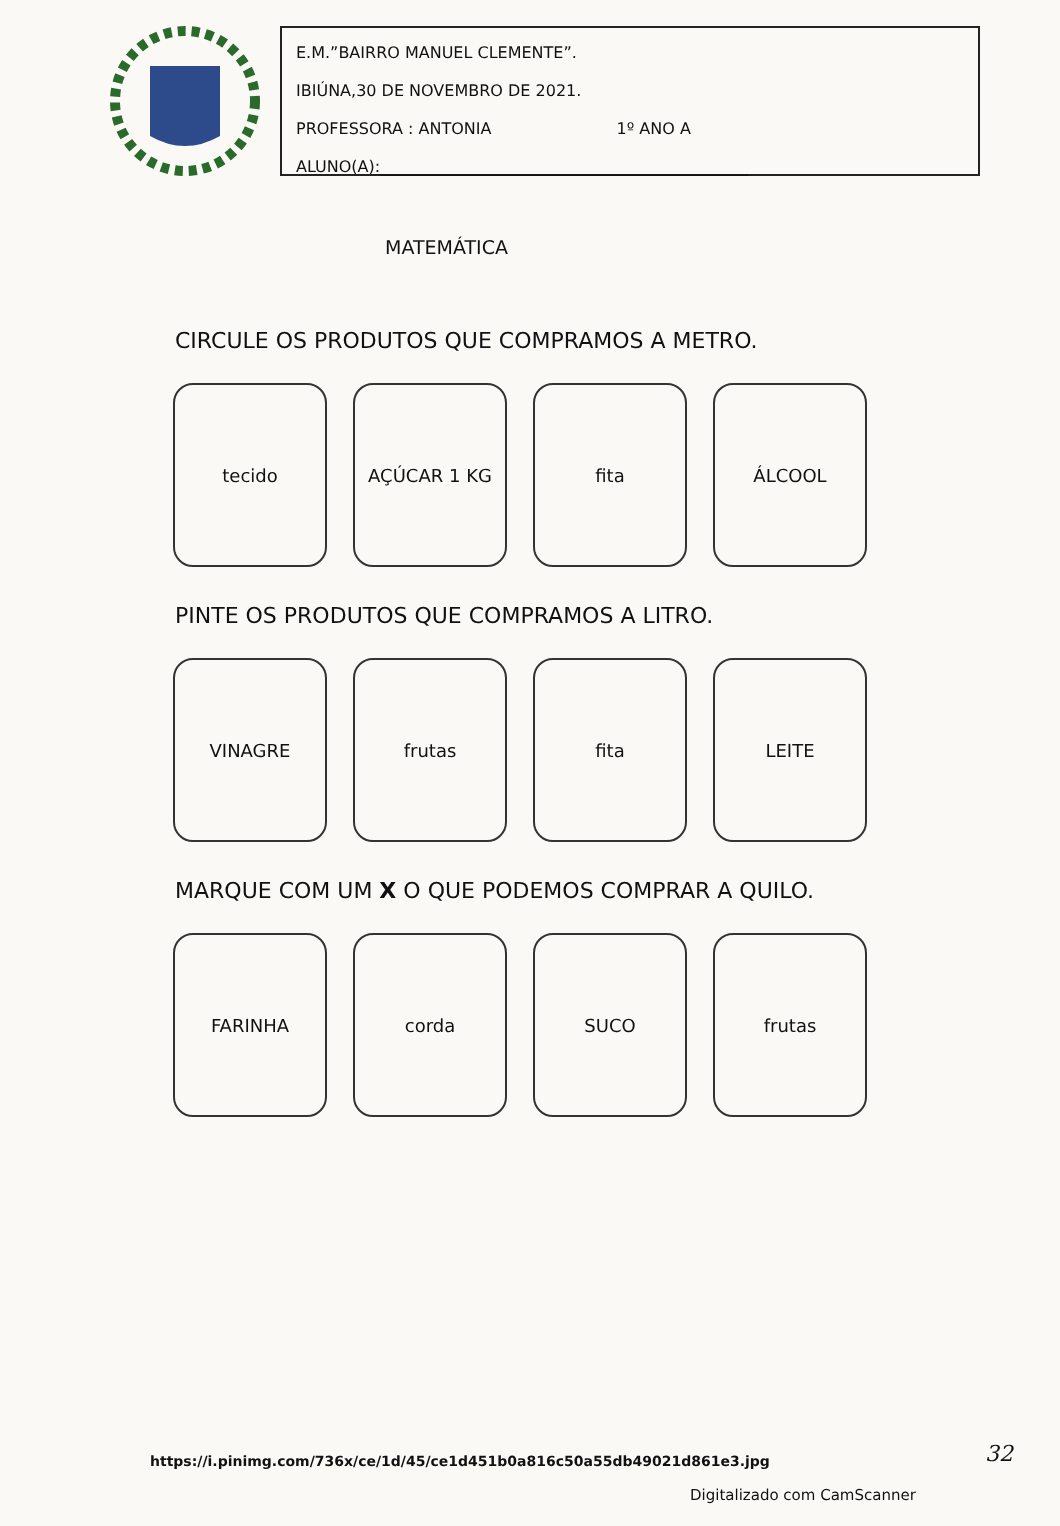E.M.”BAIRRO MANUEL CLEMENTE”.
IBIÚNA,30 DE NOVEMBRO DE 2021.
PROFESSORA : ANTONIA 1º ANO A
ALUNO(A):______________________________________________
MATEMÁTICA
CIRCULE OS PRODUTOS QUE COMPRAMOS A METRO.
tecido AÇÚCAR 1 KG fita ÁLCOOL
PINTE OS PRODUTOS QUE COMPRAMOS A LITRO.
VINAGRE frutas fita LEITE
MARQUE COM UM X O QUE PODEMOS COMPRAR A QUILO.
FARINHA corda SUCO frutas
https://i.pinimg.com/736x/ce/1d/45/ce1d451b0a816c50a55db49021d861e3.jpg
32
Digitalizado com CamScanner